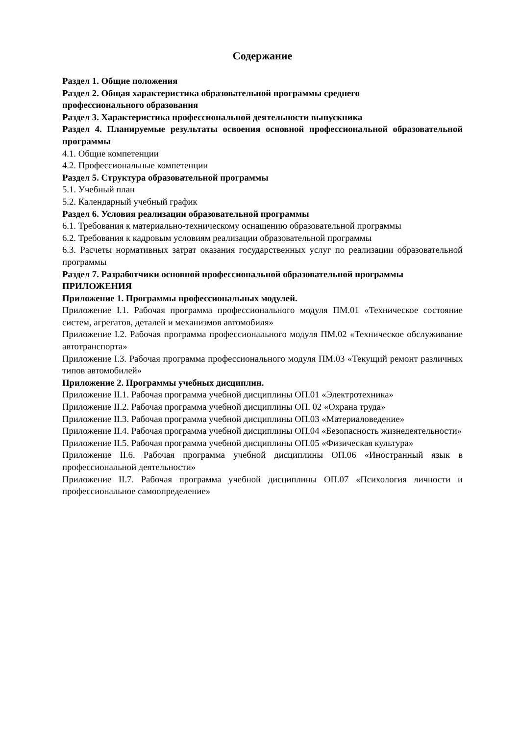Содержание
Раздел 1. Общие положения
Раздел 2. Общая характеристика образовательной программы среднего
профессионального образования
Раздел 3. Характеристика профессиональной деятельности выпускника
Раздел 4. Планируемые результаты освоения основной профессиональной образовательной программы
4.1. Общие компетенции
4.2. Профессиональные компетенции
Раздел 5. Структура образовательной программы
5.1. Учебный план
5.2. Календарный учебный график
Раздел 6. Условия реализации образовательной программы
6.1. Требования к материально-техническому оснащению образовательной программы
6.2. Требования к кадровым условиям реализации образовательной программы
6.3. Расчеты нормативных затрат оказания государственных услуг по реализации образовательной программы
Раздел 7. Разработчики основной профессиональной образовательной программы
ПРИЛОЖЕНИЯ
Приложение 1. Программы профессиональных модулей.
Приложение I.1. Рабочая программа профессионального модуля ПМ.01 «Техническое состояние систем, агрегатов, деталей и механизмов автомобиля»
Приложение I.2. Рабочая программа профессионального модуля ПМ.02 «Техническое обслуживание автотранспорта»
Приложение I.3. Рабочая программа профессионального модуля ПМ.03 «Текущий ремонт различных типов автомобилей»
Приложение 2. Программы учебных дисциплин.
Приложение II.1. Рабочая программа учебной дисциплины ОП.01 «Электротехника»
Приложение II.2. Рабочая программа учебной дисциплины ОП. 02 «Охрана труда»
Приложение II.3. Рабочая программа учебной дисциплины ОП.03 «Материаловедение»
Приложение II.4. Рабочая программа учебной дисциплины ОП.04 «Безопасность жизнедеятельности»
Приложение II.5. Рабочая программа учебной дисциплины ОП.05 «Физическая культура»
Приложение II.6. Рабочая программа учебной дисциплины ОП.06 «Иностранный язык в профессиональной деятельности»
Приложение II.7. Рабочая программа учебной дисциплины ОП.07 «Психология личности и профессиональное самоопределение»